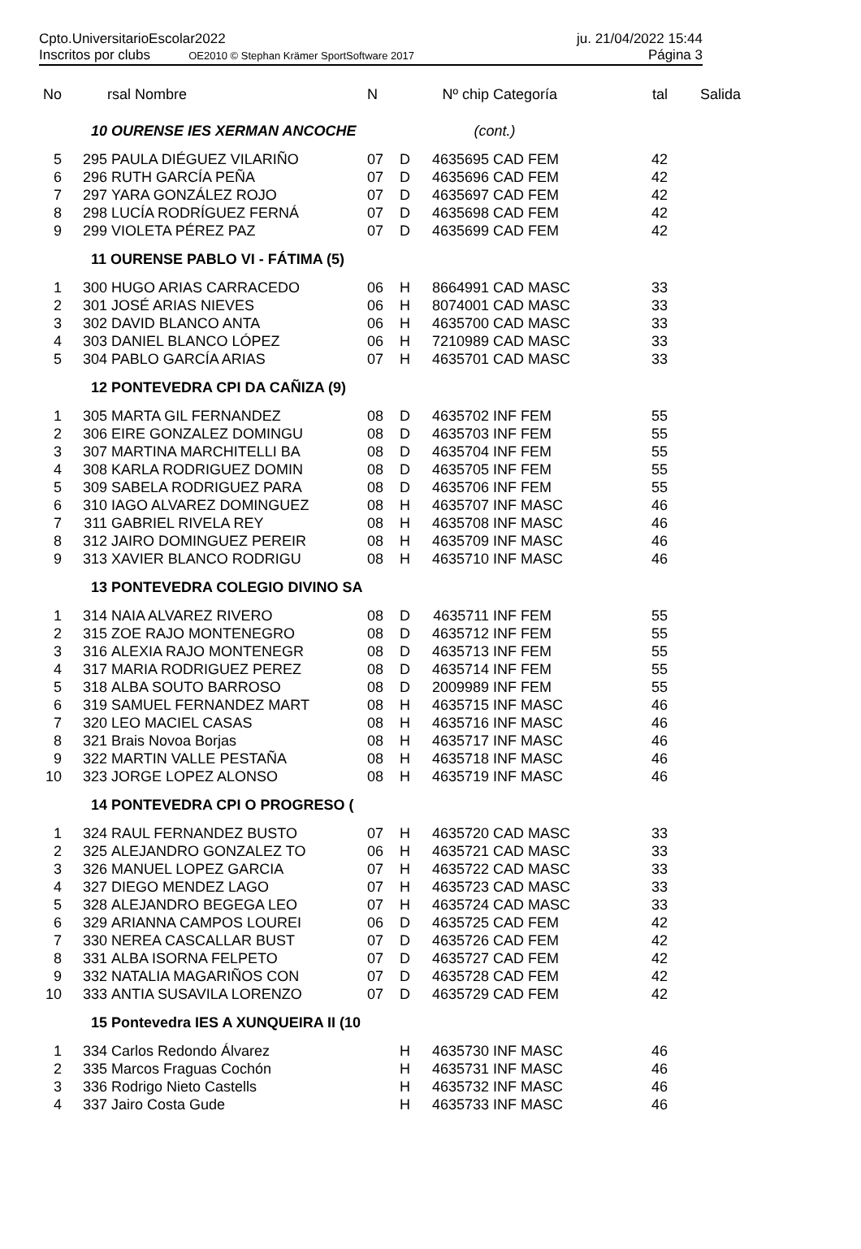Cpto.UniversitarioEscolar2022 ju. 21/04/2022 15:44
Inscritos por clubs OE2010 © Stephan Krämer SportSoftware 2017 Página 3
| No | | rsal Nombre | N | | Nº chip | Categoría | tal | Salida |
| --- | --- | --- | --- | --- | --- | --- | --- | --- |
| | 10 OURENSE IES XERMAN ANCOCHE (cont.) | | | | | | | |
| 5 | 295 | PAULA DIÉGUEZ VILARIÑO | 07 | D | 4635695 | CAD FEM | 42 | |
| 6 | 296 | RUTH GARCÍA PEÑA | 07 | D | 4635696 | CAD FEM | 42 | |
| 7 | 297 | YARA GONZÁLEZ ROJO | 07 | D | 4635697 | CAD FEM | 42 | |
| 8 | 298 | LUCÍA RODRÍGUEZ FERNÁ | 07 | D | 4635698 | CAD FEM | 42 | |
| 9 | 299 | VIOLETA PÉREZ PAZ | 07 | D | 4635699 | CAD FEM | 42 | |
| | 11 OURENSE PABLO VI - FÁTIMA (5) | | | | | | | |
| 1 | 300 | HUGO ARIAS CARRACEDO | 06 | H | 8664991 | CAD MASC | 33 | |
| 2 | 301 | JOSÉ ARIAS NIEVES | 06 | H | 8074001 | CAD MASC | 33 | |
| 3 | 302 | DAVID BLANCO ANTA | 06 | H | 4635700 | CAD MASC | 33 | |
| 4 | 303 | DANIEL BLANCO LÓPEZ | 06 | H | 7210989 | CAD MASC | 33 | |
| 5 | 304 | PABLO GARCÍA ARIAS | 07 | H | 4635701 | CAD MASC | 33 | |
| | 12 PONTEVEDRA CPI DA CAÑIZA (9) | | | | | | | |
| 1 | 305 | MARTA GIL FERNANDEZ | 08 | D | 4635702 | INF FEM | 55 | |
| 2 | 306 | EIRE GONZALEZ DOMINGU | 08 | D | 4635703 | INF FEM | 55 | |
| 3 | 307 | MARTINA MARCHITELLI BA | 08 | D | 4635704 | INF FEM | 55 | |
| 4 | 308 | KARLA RODRIGUEZ DOMIN | 08 | D | 4635705 | INF FEM | 55 | |
| 5 | 309 | SABELA RODRIGUEZ PARA | 08 | D | 4635706 | INF FEM | 55 | |
| 6 | 310 | IAGO ALVAREZ DOMINGUEZ | 08 | H | 4635707 | INF MASC | 46 | |
| 7 | 311 | GABRIEL RIVELA REY | 08 | H | 4635708 | INF MASC | 46 | |
| 8 | 312 | JAIRO DOMINGUEZ PEREIR | 08 | H | 4635709 | INF MASC | 46 | |
| 9 | 313 | XAVIER BLANCO RODRIGU | 08 | H | 4635710 | INF MASC | 46 | |
| | 13 PONTEVEDRA COLEGIO DIVINO SA | | | | | | | |
| 1 | 314 | NAIA ALVAREZ RIVERO | 08 | D | 4635711 | INF FEM | 55 | |
| 2 | 315 | ZOE RAJO MONTENEGRO | 08 | D | 4635712 | INF FEM | 55 | |
| 3 | 316 | ALEXIA RAJO MONTENEGR | 08 | D | 4635713 | INF FEM | 55 | |
| 4 | 317 | MARIA RODRIGUEZ PEREZ | 08 | D | 4635714 | INF FEM | 55 | |
| 5 | 318 | ALBA SOUTO BARROSO | 08 | D | 2009989 | INF FEM | 55 | |
| 6 | 319 | SAMUEL FERNANDEZ MART | 08 | H | 4635715 | INF MASC | 46 | |
| 7 | 320 | LEO MACIEL CASAS | 08 | H | 4635716 | INF MASC | 46 | |
| 8 | 321 | Brais Novoa Borjas | 08 | H | 4635717 | INF MASC | 46 | |
| 9 | 322 | MARTIN VALLE PESTAÑA | 08 | H | 4635718 | INF MASC | 46 | |
| 10 | 323 | JORGE LOPEZ ALONSO | 08 | H | 4635719 | INF MASC | 46 | |
| | 14 PONTEVEDRA CPI O PROGRESO ( | | | | | | | |
| 1 | 324 | RAUL FERNANDEZ BUSTO | 07 | H | 4635720 | CAD MASC | 33 | |
| 2 | 325 | ALEJANDRO GONZALEZ TO | 06 | H | 4635721 | CAD MASC | 33 | |
| 3 | 326 | MANUEL LOPEZ GARCIA | 07 | H | 4635722 | CAD MASC | 33 | |
| 4 | 327 | DIEGO MENDEZ LAGO | 07 | H | 4635723 | CAD MASC | 33 | |
| 5 | 328 | ALEJANDRO BEGEGA LEO | 07 | H | 4635724 | CAD MASC | 33 | |
| 6 | 329 | ARIANNA CAMPOS LOUREI | 06 | D | 4635725 | CAD FEM | 42 | |
| 7 | 330 | NEREA CASCALLAR BUST | 07 | D | 4635726 | CAD FEM | 42 | |
| 8 | 331 | ALBA ISORNA FELPETO | 07 | D | 4635727 | CAD FEM | 42 | |
| 9 | 332 | NATALIA MAGARIÑOS CON | 07 | D | 4635728 | CAD FEM | 42 | |
| 10 | 333 | ANTIA SUSAVILA LORENZO | 07 | D | 4635729 | CAD FEM | 42 | |
| | 15 Pontevedra IES A XUNQUEIRA II (10 | | | | | | | |
| 1 | 334 | Carlos Redondo Álvarez | | H | 4635730 | INF MASC | 46 | |
| 2 | 335 | Marcos Fraguas Cochón | | H | 4635731 | INF MASC | 46 | |
| 3 | 336 | Rodrigo Nieto Castells | | H | 4635732 | INF MASC | 46 | |
| 4 | 337 | Jairo Costa Gude | | H | 4635733 | INF MASC | 46 | |